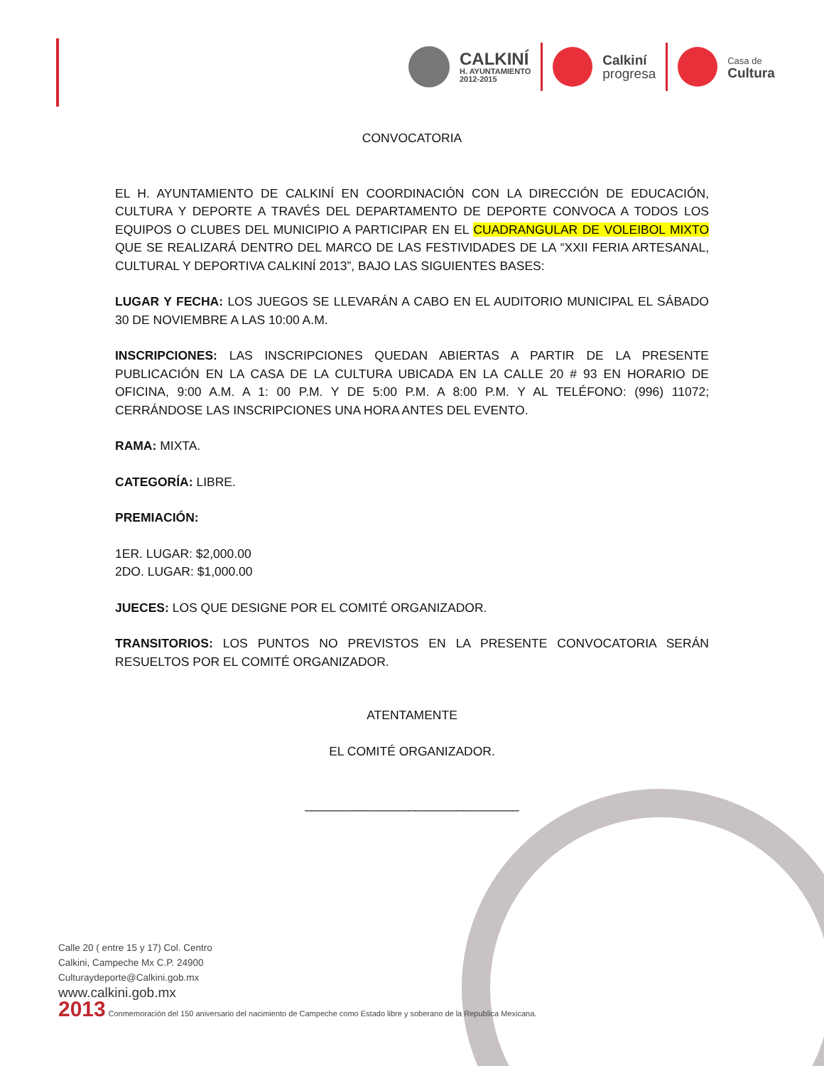CALKINÍ
H. AYUNTAMIENTO
2012-2015
Calkiní
progresa
Casa de
Cultura
CONVOCATORIA
EL H. AYUNTAMIENTO DE CALKINÍ EN COORDINACIÓN CON LA DIRECCIÓN DE EDUCACIÓN, CULTURA Y DEPORTE A TRAVÉS DEL DEPARTAMENTO DE DEPORTE CONVOCA A TODOS LOS EQUIPOS O CLUBES DEL MUNICIPIO A PARTICIPAR EN EL CUADRANGULAR DE VOLEIBOL MIXTO QUE SE REALIZARÁ DENTRO DEL MARCO DE LAS FESTIVIDADES DE LA “XXII FERIA ARTESANAL, CULTURAL Y DEPORTIVA CALKINÍ 2013”, BAJO LAS SIGUIENTES BASES:
LUGAR Y FECHA: LOS JUEGOS SE LLEVARÁN A CABO EN EL AUDITORIO MUNICIPAL EL SÁBADO 30 DE NOVIEMBRE A LAS 10:00 A.M.
INSCRIPCIONES: LAS INSCRIPCIONES QUEDAN ABIERTAS A PARTIR DE LA PRESENTE PUBLICACIÓN EN LA CASA DE LA CULTURA UBICADA EN LA CALLE 20 # 93 EN HORARIO DE OFICINA, 9:00 A.M. A 1: 00 P.M. Y DE 5:00 P.M. A 8:00 P.M. Y AL TELÉFONO: (996) 11072; CERRÁNDOSE LAS INSCRIPCIONES UNA HORA ANTES DEL EVENTO.
RAMA: MIXTA.
CATEGORÍA: LIBRE.
PREMIACIÓN:
1ER. LUGAR: $2,000.00
2DO. LUGAR: $1,000.00
JUECES: LOS QUE DESIGNE POR EL COMITÉ ORGANIZADOR.
TRANSITORIOS: LOS PUNTOS NO PREVISTOS EN LA PRESENTE CONVOCATORIA SERÁN RESUELTOS POR EL COMITÉ ORGANIZADOR.
ATENTAMENTE
EL COMITÉ ORGANIZADOR.
_______________________________
Calle 20 ( entre 15 y 17) Col. Centro
Calkini, Campeche Mx C.P. 24900
Culturaydeporte@Calkini.gob.mx
www.calkini.gob.mx
2013 Conmemoración del 150 aniversario del nacimiento de Campeche como Estado libre y soberano de la Republica Mexicana.